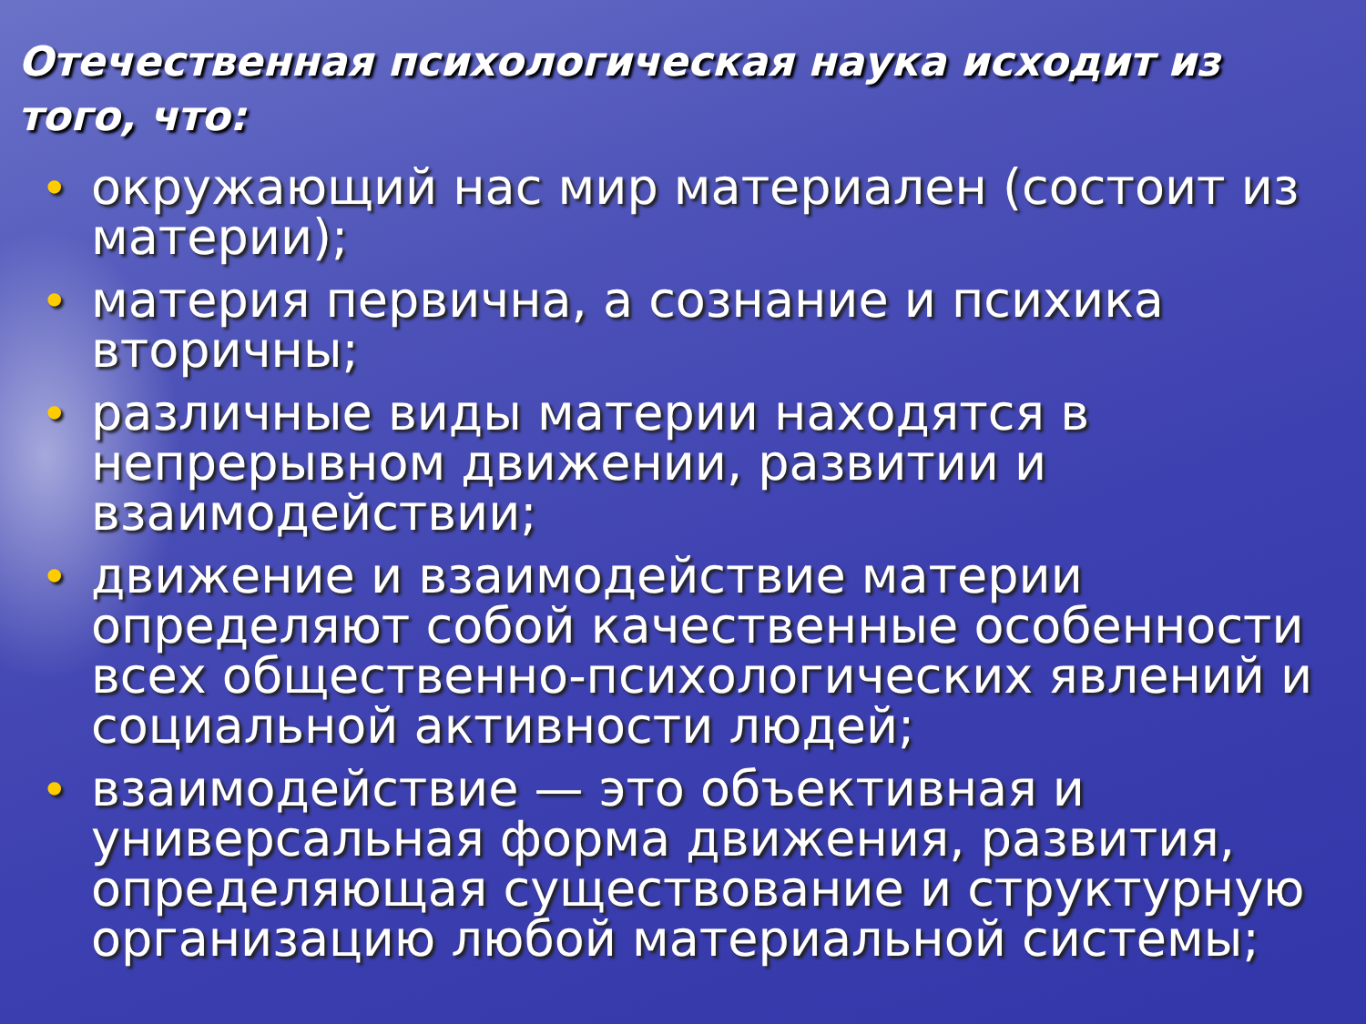Отечественная психологическая наука исходит из того, что:
• окружающий нас мир материален (состоит из материи);
• материя первична, а сознание и психика вторичны;
• различные виды материи находятся в непрерывном движении, развитии и взаимодействии;
• движение и взаимодействие материи определяют собой качественные особенности всех общественно-психологических явлений и социальной активности людей;
• взаимодействие — это объективная и универсальная форма движения, развития, определяющая существование и структурную организацию любой материальной системы;